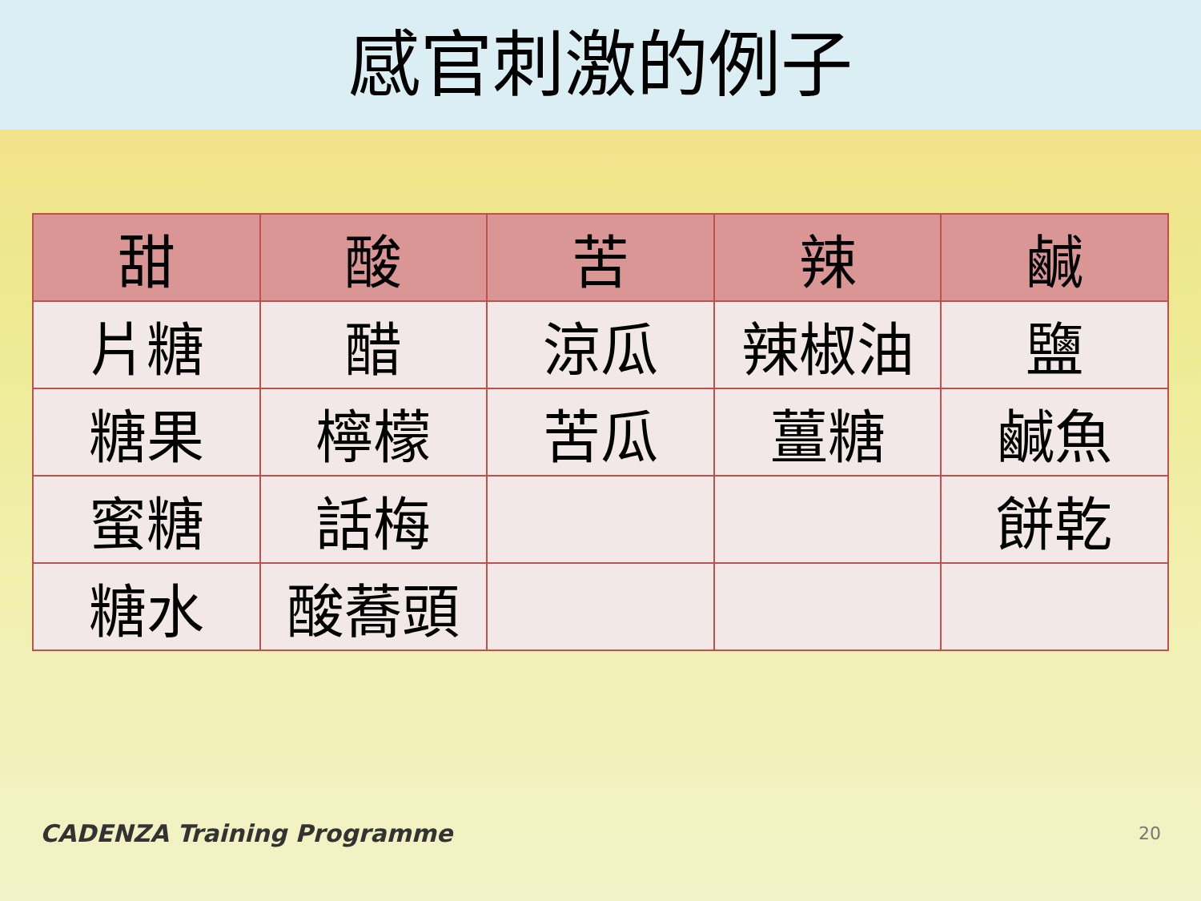感官刺激的例子
| 甜 | 酸 | 苦 | 辣 | 鹹 |
| --- | --- | --- | --- | --- |
| 片糖 | 醋 | 涼瓜 | 辣椒油 | 鹽 |
| 糖果 | 檸檬 | 苦瓜 | 薑糖 | 鹹魚 |
| 蜜糖 | 話梅 | | | 餅乾 |
| 糖水 | 酸蕎頭 | | | |
CADENZA Training Programme 20